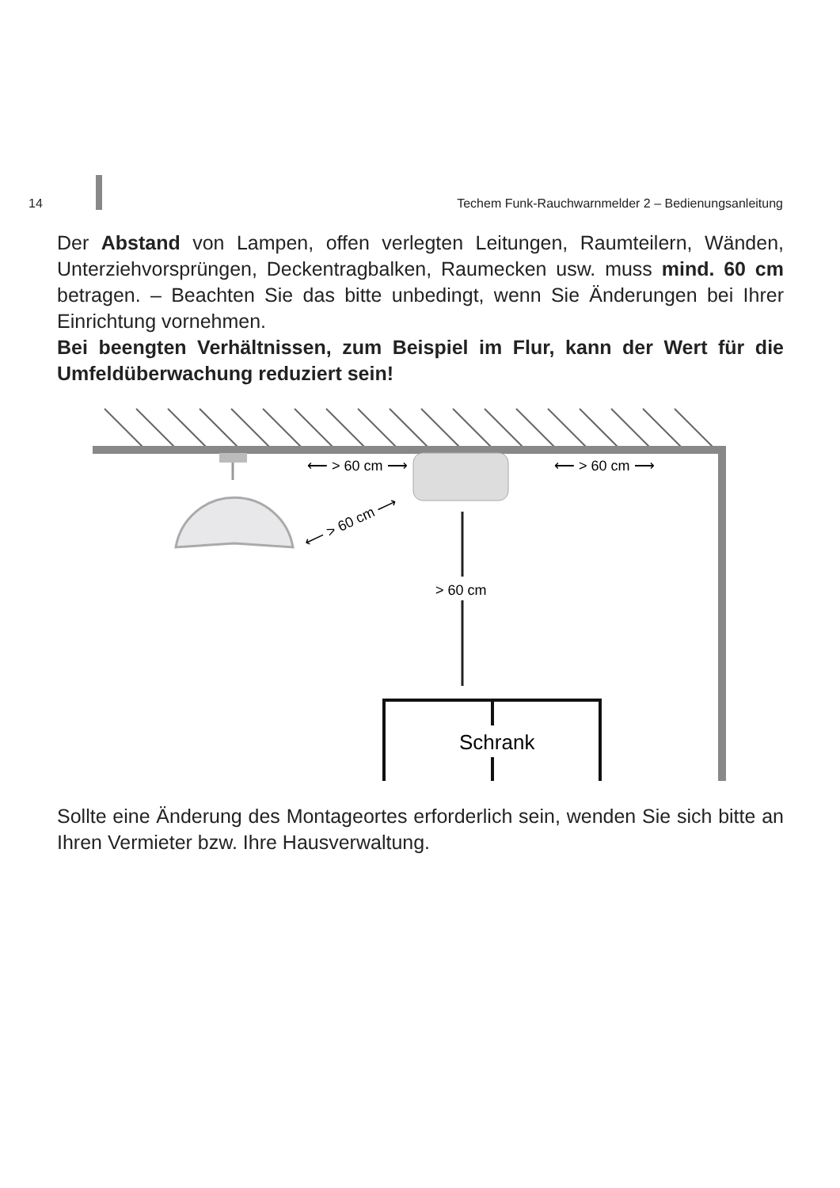14 Techem Funk-Rauchwarnmelder 2 – Bedienungsanleitung
Der Abstand von Lampen, offen verlegten Leitungen, Raumteilern, Wänden, Unterziehvorsprüngen, Deckentragbalken, Raumecken usw. muss mind. 60 cm betragen. – Beachten Sie das bitte unbedingt, wenn Sie Änderungen bei Ihrer Einrichtung vornehmen.
Bei beengten Verhältnissen, zum Beispiel im Flur, kann der Wert für die Umfeldüberwachung reduziert sein!
⟵ > 60 cm ⟶
⟵ > 60 cm ⟶
⟵ > 60 cm ⟶
> 60 cm
Schrank
Sollte eine Änderung des Montageortes erforderlich sein, wenden Sie sich bitte an Ihren Vermieter bzw. Ihre Hausverwaltung.